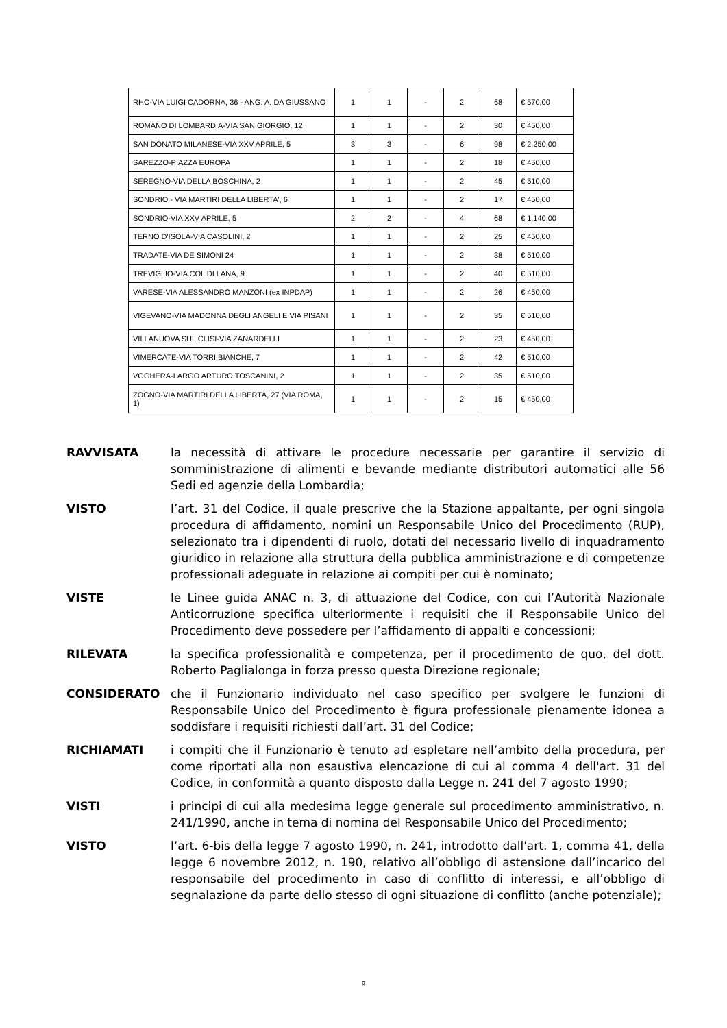| RHO-VIA LUIGI CADORNA, 36 - ANG. A. DA GIUSSANO | 1 | 1 | - | 2 | 68 | € 570,00 |
| ROMANO DI LOMBARDIA-VIA SAN GIORGIO, 12 | 1 | 1 | - | 2 | 30 | € 450,00 |
| SAN DONATO MILANESE-VIA XXV APRILE, 5 | 3 | 3 | - | 6 | 98 | € 2.250,00 |
| SAREZZO-PIAZZA EUROPA | 1 | 1 | - | 2 | 18 | € 450,00 |
| SEREGNO-VIA DELLA BOSCHINA, 2 | 1 | 1 | - | 2 | 45 | € 510,00 |
| SONDRIO - VIA MARTIRI DELLA LIBERTA', 6 | 1 | 1 | - | 2 | 17 | € 450,00 |
| SONDRIO-VIA XXV APRILE, 5 | 2 | 2 | - | 4 | 68 | € 1.140,00 |
| TERNO D'ISOLA-VIA CASOLINI, 2 | 1 | 1 | - | 2 | 25 | € 450,00 |
| TRADATE-VIA DE SIMONI 24 | 1 | 1 | - | 2 | 38 | € 510,00 |
| TREVIGLIO-VIA COL DI LANA, 9 | 1 | 1 | - | 2 | 40 | € 510,00 |
| VARESE-VIA ALESSANDRO MANZONI (ex INPDAP) | 1 | 1 | - | 2 | 26 | € 450,00 |
| VIGEVANO-VIA MADONNA DEGLI ANGELI E VIA PISANI | 1 | 1 | - | 2 | 35 | € 510,00 |
| VILLANUOVA SUL CLISI-VIA ZANARDELLI | 1 | 1 | - | 2 | 23 | € 450,00 |
| VIMERCATE-VIA TORRI BIANCHE, 7 | 1 | 1 | - | 2 | 42 | € 510,00 |
| VOGHERA-LARGO ARTURO TOSCANINI, 2 | 1 | 1 | - | 2 | 35 | € 510,00 |
| ZOGNO-VIA MARTIRI DELLA LIBERTÀ, 27 (VIA ROMA, 1) | 1 | 1 | - | 2 | 15 | € 450,00 |
RAVVISATA la necessità di attivare le procedure necessarie per garantire il servizio di somministrazione di alimenti e bevande mediante distributori automatici alle 56 Sedi ed agenzie della Lombardia;
VISTO l’art. 31 del Codice, il quale prescrive che la Stazione appaltante, per ogni singola procedura di affidamento, nomini un Responsabile Unico del Procedimento (RUP), selezionato tra i dipendenti di ruolo, dotati del necessario livello di inquadramento giuridico in relazione alla struttura della pubblica amministrazione e di competenze professionali adeguate in relazione ai compiti per cui è nominato;
VISTE le Linee guida ANAC n. 3, di attuazione del Codice, con cui l’Autorità Nazionale Anticorruzione specifica ulteriormente i requisiti che il Responsabile Unico del Procedimento deve possedere per l’affidamento di appalti e concessioni;
RILEVATA la specifica professionalità e competenza, per il procedimento de quo, del dott. Roberto Paglialonga in forza presso questa Direzione regionale;
CONSIDERATO che il Funzionario individuato nel caso specifico per svolgere le funzioni di Responsabile Unico del Procedimento è figura professionale pienamente idonea a soddisfare i requisiti richiesti dall’art. 31 del Codice;
RICHIAMATI i compiti che il Funzionario è tenuto ad espletare nell’ambito della procedura, per come riportati alla non esaustiva elencazione di cui al comma 4 dell'art. 31 del Codice, in conformità a quanto disposto dalla Legge n. 241 del 7 agosto 1990;
VISTI i principi di cui alla medesima legge generale sul procedimento amministrativo, n. 241/1990, anche in tema di nomina del Responsabile Unico del Procedimento;
VISTO l’art. 6-bis della legge 7 agosto 1990, n. 241, introdotto dall'art. 1, comma 41, della legge 6 novembre 2012, n. 190, relativo all’obbligo di astensione dall’incarico del responsabile del procedimento in caso di conflitto di interessi, e all’obbligo di segnalazione da parte dello stesso di ogni situazione di conflitto (anche potenziale);
9